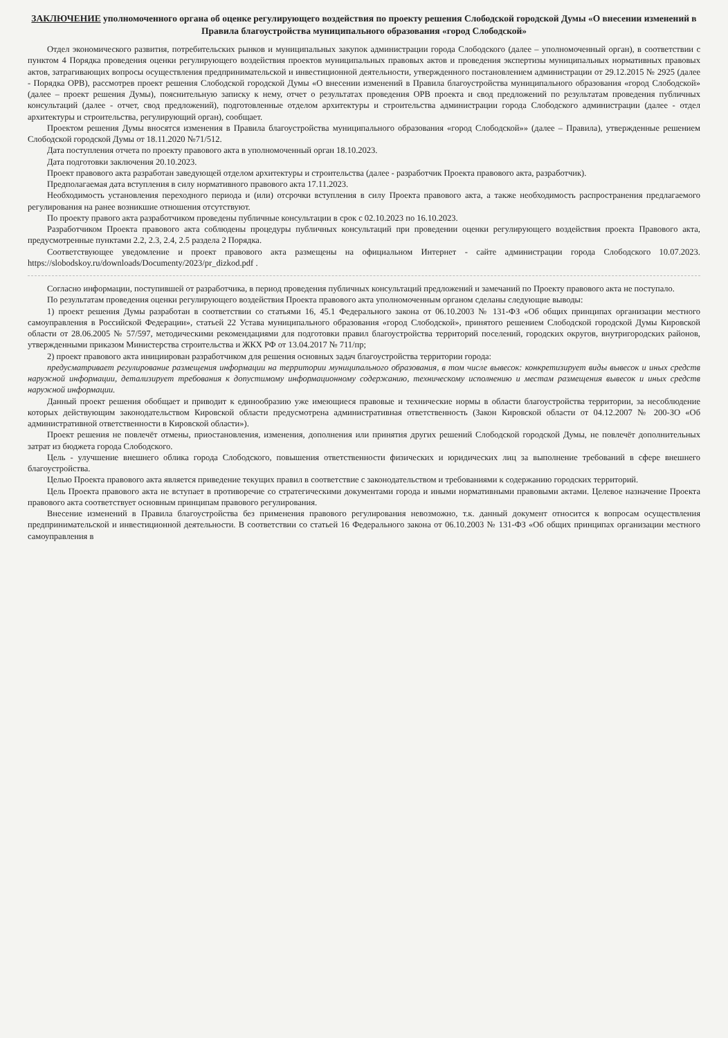ЗАКЛЮЧЕНИЕ уполномоченного органа об оценке регулирующего воздействия по проекту решения Слободской городской Думы «О внесении изменений в Правила благоустройства муниципального образования «город Слободской»
Отдел экономического развития, потребительских рынков и муниципальных закупок администрации города Слободского (далее – уполномоченный орган), в соответствии с пунктом 4 Порядка проведения оценки регулирующего воздействия проектов муниципальных правовых актов и проведения экспертизы муниципальных нормативных правовых актов, затрагивающих вопросы осуществления предпринимательской и инвестиционной деятельности, утвержденного постановлением администрации от 29.12.2015 № 2925 (далее - Порядка ОРВ), рассмотрев проект решения Слободской городской Думы «О внесении изменений в Правила благоустройства муниципального образования «город Слободской» (далее – проект решения Думы), пояснительную записку к нему, отчет о результатах проведения ОРВ проекта и свод предложений по результатам проведения публичных консультаций (далее - отчет, свод предложений), подготовленные отделом архитектуры и строительства администрации города Слободского администрации (далее - отдел архитектуры и строительства, регулирующий орган), сообщает.
Проектом решения Думы вносятся изменения в Правила благоустройства муниципального образования «город Слободской»» (далее – Правила), утвержденные решением Слободской городской Думы от 18.11.2020 №71/512.
Дата поступления отчета по проекту правового акта в уполномоченный орган 18.10.2023.
Дата подготовки заключения 20.10.2023.
Проект правового акта разработан заведующей отделом архитектуры и строительства (далее - разработчик Проекта правового акта, разработчик).
Предполагаемая дата вступления в силу нормативного правового акта 17.11.2023.
Необходимость установления переходного периода и (или) отсрочки вступления в силу Проекта правового акта, а также необходимость распространения предлагаемого регулирования на ранее возникшие отношения отсутствуют.
По проекту правого акта разработчиком проведены публичные консультации в срок с 02.10.2023 по 16.10.2023.
Разработчиком Проекта правового акта соблюдены процедуры публичных консультаций при проведении оценки регулирующего воздействия проекта Правового акта, предусмотренные пунктами 2.2, 2.3, 2.4, 2.5 раздела 2 Порядка.
Соответствующее уведомление и проект правового акта размещены на официальном Интернет - сайте администрации города Слободского 10.07.2023. https://slobodskoy.ru/downloads/Documenty/2023/pr_dizkod.pdf .
Согласно информации, поступившей от разработчика, в период проведения публичных консультаций предложений и замечаний по Проекту правового акта не поступало.
По результатам проведения оценки регулирующего воздействия Проекта правового акта уполномоченным органом сделаны следующие выводы:
1) проект решения Думы разработан в соответствии со статьями 16, 45.1 Федерального закона от 06.10.2003 № 131-ФЗ «Об общих принципах организации местного самоуправления в Российской Федерации», статьей 22 Устава муниципального образования «город Слободской», принятого решением Слободской городской Думы Кировской области от 28.06.2005 № 57/597, методическими рекомендациями для подготовки правил благоустройства территорий поселений, городских округов, внутригородских районов, утвержденными приказом Министерства строительства и ЖКХ РФ от 13.04.2017 № 711/пр;
2) проект правового акта инициирован разработчиком для решения основных задач благоустройства территории города:
предусматривает регулирование размещения информации на территории муниципального образования, в том числе вывесок: конкретизирует виды вывесок и иных средств наружной информации, детализирует требования к допустимому информационному содержанию, техническому исполнению и местам размещения вывесок и иных средств наружной информации.
Данный проект решения обобщает и приводит к единообразию уже имеющиеся правовые и технические нормы в области благоустройства территории, за несоблюдение которых действующим законодательством Кировской области предусмотрена административная ответственность (Закон Кировской области от 04.12.2007 № 200-ЗО «Об административной ответственности в Кировской области»).
Проект решения не повлечёт отмены, приостановления, изменения, дополнения или принятия других решений Слободской городской Думы, не повлечёт дополнительных затрат из бюджета города Слободского.
Цель - улучшение внешнего облика города Слободского, повышения ответственности физических и юридических лиц за выполнение требований в сфере внешнего благоустройства.
Целью Проекта правового акта является приведение текущих правил в соответствие с законодательством и требованиями к содержанию городских территорий.
Цель Проекта правового акта не вступает в противоречие со стратегическими документами города и иными нормативными правовыми актами. Целевое назначение Проекта правового акта соответствует основным принципам правового регулирования.
Внесение изменений в Правила благоустройства без применения правового регулирования невозможно, т.к. данный документ относится к вопросам осуществления предпринимательской и инвестиционной деятельности. В соответствии со статьей 16 Федерального закона от 06.10.2003 № 131-ФЗ «Об общих принципах организации местного самоуправления в